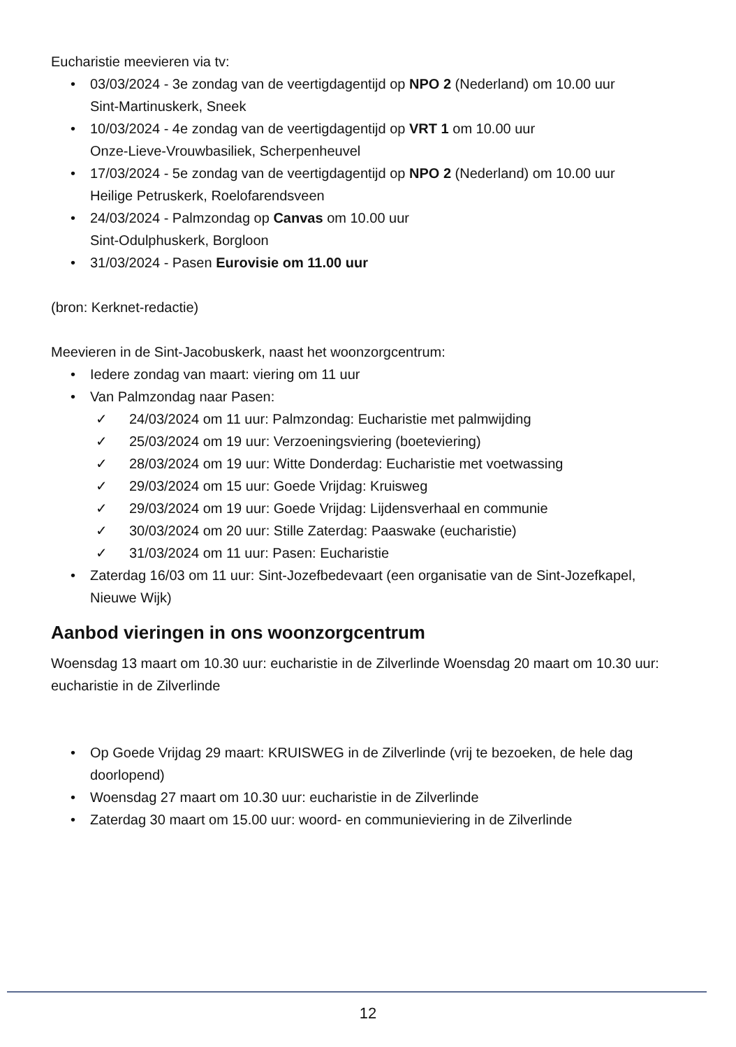Eucharistie meevieren via tv:
03/03/2024 - 3e zondag van de veertigdagentijd op NPO 2 (Nederland) om 10.00 uur
Sint-Martinuskerk, Sneek
10/03/2024 - 4e zondag van de veertigdagentijd op VRT 1 om 10.00 uur
Onze-Lieve-Vrouwbasiliek, Scherpenheuvel
17/03/2024 - 5e zondag van de veertigdagentijd op NPO 2 (Nederland) om 10.00 uur
Heilige Petruskerk, Roelofarendsveen
24/03/2024 - Palmzondag op Canvas om 10.00 uur
Sint-Odulphuskerk, Borgloon
31/03/2024 - Pasen Eurovisie om 11.00 uur
(bron: Kerknet-redactie)
Meevieren in de Sint-Jacobuskerk, naast het woonzorgcentrum:
Iedere zondag van maart: viering om 11 uur
Van Palmzondag naar Pasen:
✓ 24/03/2024 om 11 uur: Palmzondag: Eucharistie met palmwijding
✓ 25/03/2024 om 19 uur: Verzoeningsviering (boeteviering)
✓ 28/03/2024 om 19 uur: Witte Donderdag: Eucharistie met voetwassing
✓ 29/03/2024 om 15 uur: Goede Vrijdag: Kruisweg
✓ 29/03/2024 om 19 uur: Goede Vrijdag: Lijdensverhaal en communie
✓ 30/03/2024 om 20 uur: Stille Zaterdag: Paaswake (eucharistie)
✓ 31/03/2024 om 11 uur: Pasen: Eucharistie
Zaterdag 16/03 om 11 uur: Sint-Jozefbedevaart (een organisatie van de Sint-Jozefkapel,
Nieuwe Wijk)
Aanbod vieringen in ons woonzorgcentrum
Woensdag 13 maart om 10.30 uur: eucharistie in de Zilverlinde Woensdag 20 maart om 10.30 uur: eucharistie in de Zilverlinde
Op Goede Vrijdag 29 maart: KRUISWEG in de Zilverlinde (vrij te bezoeken, de hele dag doorlopend)
Woensdag 27 maart om 10.30 uur: eucharistie in de Zilverlinde
Zaterdag 30 maart om 15.00 uur: woord- en communieviering in de Zilverlinde
12